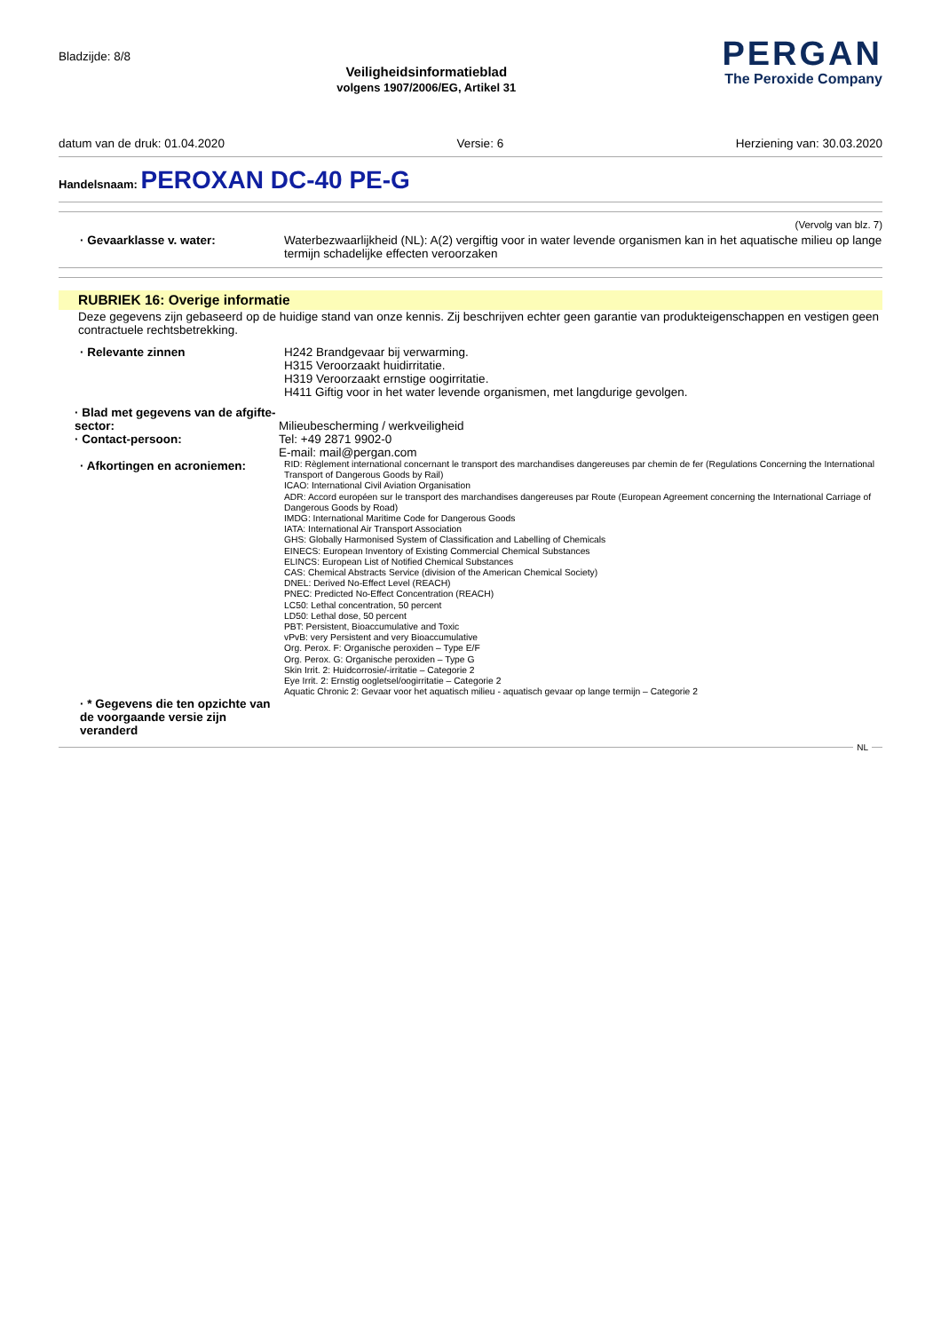Bladzijde: 8/8
Veiligheidsinformatieblad
volgens 1907/2006/EG, Artikel 31
PERGAN
The Peroxide Company
datum van de druk: 01.04.2020 Versie: 6 Herziening van: 30.03.2020
Handelsnaam: PEROXAN DC-40 PE-G
(Vervolg van blz. 7)
· Gevaarklasse v. water: Waterbezwaarlijkheid (NL): A(2) vergiftig voor in water levende organismen kan in het aquatische milieu op lange termijn schadelijke effecten veroorzaken
RUBRIEK 16: Overige informatie
Deze gegevens zijn gebaseerd op de huidige stand van onze kennis. Zij beschrijven echter geen garantie van produkteigenschappen en vestigen geen contractuele rechtsbetrekking.
· Relevante zinnen H242 Brandgevaar bij verwarming.
H315 Veroorzaakt huidirritatie.
H319 Veroorzaakt ernstige oogirritatie.
H411 Giftig voor in het water levende organismen, met langdurige gevolgen.
· Blad met gegevens van de afgifte-sector:
Milieubescherming / werkveiligheid
· Contact-persoon: Tel: +49 2871 9902-0
E-mail: mail@pergan.com
· Afkortingen en acroniemen:
RID: Règlement international concernant le transport des marchandises dangereuses par chemin de fer (Regulations Concerning the International Transport of Dangerous Goods by Rail)
ICAO: International Civil Aviation Organisation
ADR: Accord européen sur le transport des marchandises dangereuses par Route (European Agreement concerning the International Carriage of Dangerous Goods by Road)
IMDG: International Maritime Code for Dangerous Goods
IATA: International Air Transport Association
GHS: Globally Harmonised System of Classification and Labelling of Chemicals
EINECS: European Inventory of Existing Commercial Chemical Substances
ELINCS: European List of Notified Chemical Substances
CAS: Chemical Abstracts Service (division of the American Chemical Society)
DNEL: Derived No-Effect Level (REACH)
PNEC: Predicted No-Effect Concentration (REACH)
LC50: Lethal concentration, 50 percent
LD50: Lethal dose, 50 percent
PBT: Persistent, Bioaccumulative and Toxic
vPvB: very Persistent and very Bioaccumulative
Org. Perox. F: Organische peroxiden – Type E/F
Org. Perox. G: Organische peroxiden – Type G
Skin Irrit. 2: Huidcorrosie/-irritatie – Categorie 2
Eye Irrit. 2: Ernstig oogletsel/oogirritatie – Categorie 2
Aquatic Chronic 2: Gevaar voor het aquatisch milieu - aquatisch gevaar op lange termijn – Categorie 2
· * Gegevens die ten opzichte van de voorgaande versie zijn veranderd
NL